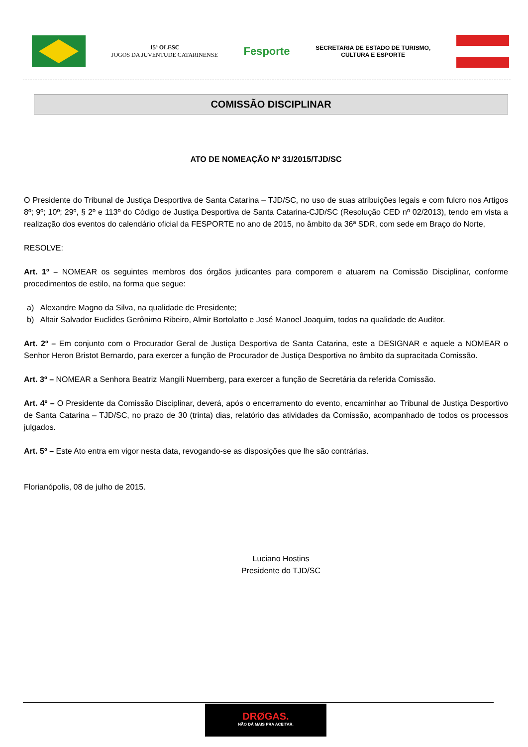15ª OLESC
JOGOS DA JUVENTUDE CATARINENSE
Fesporte
SECRETARIA DE ESTADO DE TURISMO,
CULTURA E ESPORTE
COMISSÃO DISCIPLINAR
ATO DE NOMEAÇÃO Nº 31/2015/TJD/SC
O Presidente do Tribunal de Justiça Desportiva de Santa Catarina – TJD/SC, no uso de suas atribuições legais e com fulcro nos Artigos 8º; 9º; 10º; 29º, § 2º e 113º do Código de Justiça Desportiva de Santa Catarina-CJD/SC (Resolução CED nº 02/2013), tendo em vista a realização dos eventos do calendário oficial da FESPORTE no ano de 2015, no âmbito da 36ª SDR, com sede em Braço do Norte,
RESOLVE:
Art. 1º – NOMEAR os seguintes membros dos órgãos judicantes para comporem e atuarem na Comissão Disciplinar, conforme procedimentos de estilo, na forma que segue:
a) Alexandre Magno da Silva, na qualidade de Presidente;
b) Altair Salvador Euclides Gerônimo Ribeiro, Almir Bortolatto e José Manoel Joaquim, todos na qualidade de Auditor.
Art. 2º – Em conjunto com o Procurador Geral de Justiça Desportiva de Santa Catarina, este a DESIGNAR e aquele a NOMEAR o Senhor Heron Bristot Bernardo, para exercer a função de Procurador de Justiça Desportiva no âmbito da supracitada Comissão.
Art. 3º – NOMEAR a Senhora Beatriz Mangili Nuernberg, para exercer a função de Secretária da referida Comissão.
Art. 4º – O Presidente da Comissão Disciplinar, deverá, após o encerramento do evento, encaminhar ao Tribunal de Justiça Desportivo de Santa Catarina – TJD/SC, no prazo de 30 (trinta) dias, relatório das atividades da Comissão, acompanhado de todos os processos julgados.
Art. 5º – Este Ato entra em vigor nesta data, revogando-se as disposições que lhe são contrárias.
Florianópolis, 08 de julho de 2015.
Luciano Hostins
Presidente do TJD/SC
DRØGAS.
NÃO DÁ MAIS PRA ACEITAR.